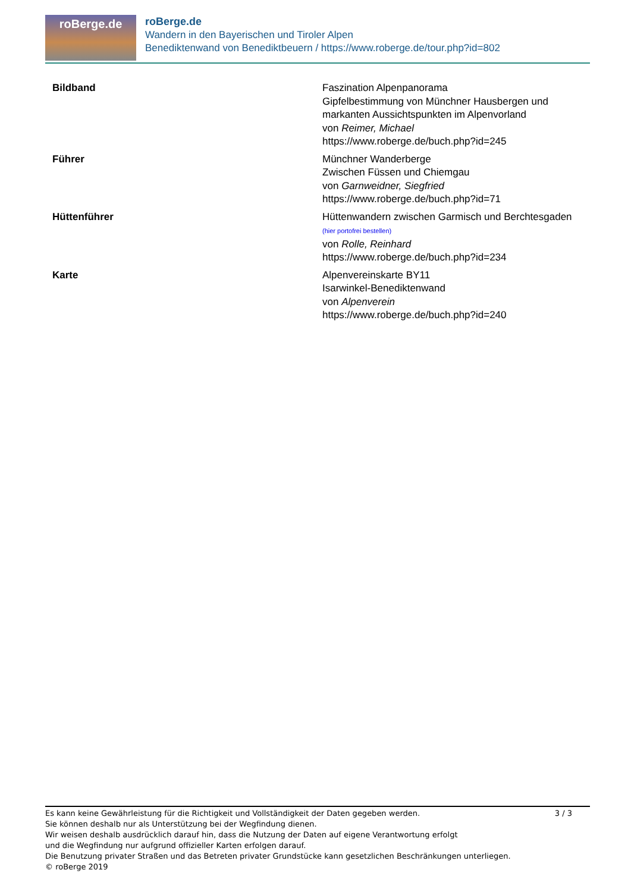roBerge.de
roBerge.de
Wandern in den Bayerischen und Tiroler Alpen
Benediktenwand von Benediktbeuern / https://www.roberge.de/tour.php?id=802
| Bildband | Faszination Alpenpanorama Gipfelbestimmung von Münchner Hausbergen und markanten Aussichtspunkten im Alpenvorland von Reimer, Michael https://www.roberge.de/buch.php?id=245 |
| Führer | Münchner Wanderberge Zwischen Füssen und Chiemgau von Garnweidner, Siegfried https://www.roberge.de/buch.php?id=71 |
| Hüttenführer | Hüttenwandern zwischen Garmisch und Berchtesgaden (hier portofrei bestellen) von Rolle, Reinhard https://www.roberge.de/buch.php?id=234 |
| Karte | Alpenvereinskarte BY11 Isarwinkel-Benediktenwand von Alpenverein https://www.roberge.de/buch.php?id=240 |
3 / 3 Es kann keine Gewährleistung für die Richtigkeit und Vollständigkeit der Daten gegeben werden.
Sie können deshalb nur als Unterstützung bei der Wegfindung dienen.
Wir weisen deshalb ausdrücklich darauf hin, dass die Nutzung der Daten auf eigene Verantwortung erfolgt
und die Wegfindung nur aufgrund offizieller Karten erfolgen darauf.
Die Benutzung privater Straßen und das Betreten privater Grundstücke kann gesetzlichen Beschränkungen unterliegen.
© roBerge 2019